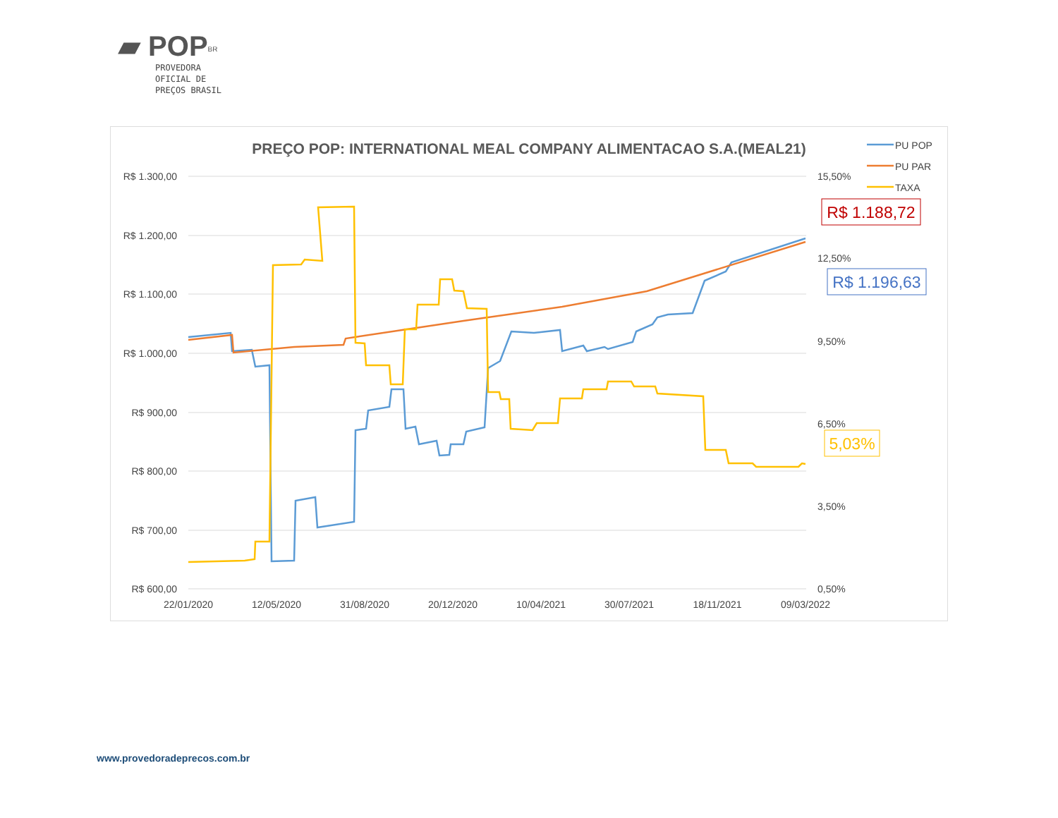▰ POP<sup>BR</sup>
PROVEDORA
OFICIAL DE
PREÇOS BRASIL
PREÇO POP: INTERNATIONAL MEAL COMPANY ALIMENTACAO S.A.(MEAL21)
R$ 1.300,00
R$ 1.200,00
R$ 1.100,00
R$ 1.000,00
R$ 900,00
R$ 800,00
R$ 700,00
R$ 600,00
15,50%
12,50%
9,50%
6,50%
3,50%
0,50%
22/01/2020
12/05/2020
31/08/2020
20/12/2020
10/04/2021
30/07/2021
18/11/2021
09/03/2022
PU POP
PU PAR
TAXA
R$ 1.188,72
R$ 1.196,63
5,03%
www.provedoradeprecos.com.br